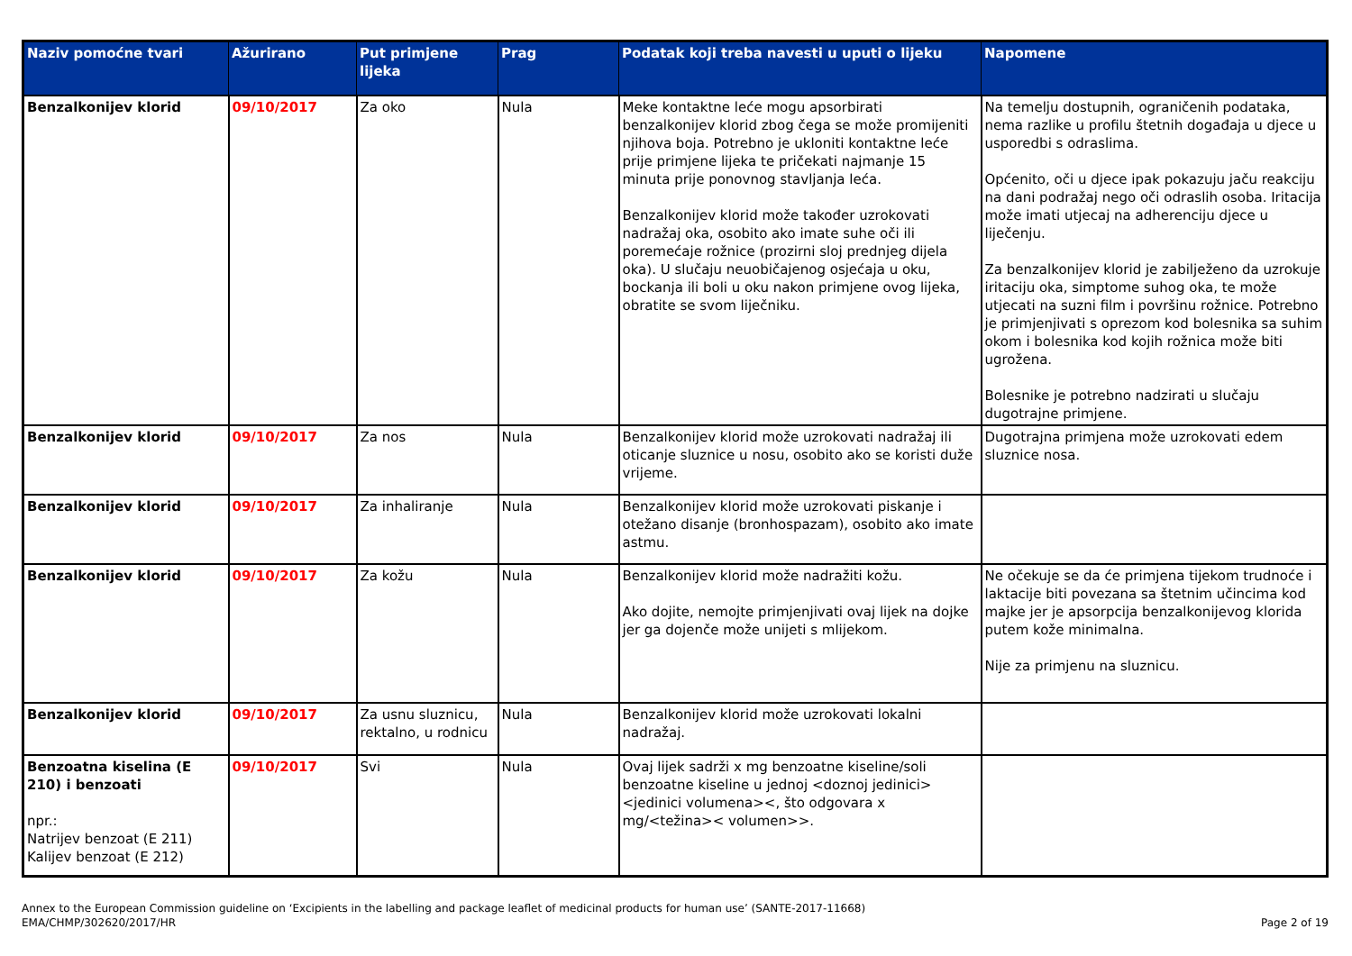| Naziv pomoćne tvari | Ažurirano | Put primjene lijeka | Prag | Podatak koji treba navesti u uputi o lijeku | Napomene |
| --- | --- | --- | --- | --- | --- |
| Benzalkonijev klorid | 09/10/2017 | Za oko | Nula | Meke kontaktne leće mogu apsorbirati benzalkonijev klorid zbog čega se može promijeniti njihova boja. Potrebno je ukloniti kontaktne leće prije primjene lijeka te pričekati najmanje 15 minuta prije ponovnog stavljanja leća. Benzalkonijev klorid može također uzrokovati nadražaj oka, osobito ako imate suhe oči ili poremećaje rožnice (prozirni sloj prednjeg dijela oka). U slučaju neuobičajenog osjećaja u oku, bockanja ili boli u oku nakon primjene ovog lijeka, obratite se svom liječniku. | Na temelju dostupnih, ograničenih podataka, nema razlike u profilu štetnih događaja u djece u usporedbi s odraslima. Općenito, oči u djece ipak pokazuju jaču reakciju na dani podražaj nego oči odraslih osoba. Iritacija može imati utjecaj na adherenciju djece u liječenju. Za benzalkonijev klorid je zabilježeno da uzrokuje iritaciju oka, simptome suhog oka, te može utjecati na suzni film i površinu rožnice. Potrebno je primjenjivati s oprezom kod bolesnika sa suhim okom i bolesnika kod kojih rožnica može biti ugrožena. Bolesnike je potrebno nadzirati u slučaju dugotrajne primjene. |
| Benzalkonijev klorid | 09/10/2017 | Za nos | Nula | Benzalkonijev klorid može uzrokovati nadražaj ili oticanje sluznice u nosu, osobito ako se koristi duže vrijeme. | Dugotrajna primjena može uzrokovati edem sluznice nosa. |
| Benzalkonijev klorid | 09/10/2017 | Za inhaliranje | Nula | Benzalkonijev klorid može uzrokovati piskanje i otežano disanje (bronhospazam), osobito ako imate astmu. | |
| Benzalkonijev klorid | 09/10/2017 | Za kožu | Nula | Benzalkonijev klorid može nadražiti kožu. Ako dojite, nemojte primjenjivati ovaj lijek na dojke jer ga dojenče može unijeti s mlijekom. | Ne očekuje se da će primjena tijekom trudnoće i laktacije biti povezana sa štetnim učincima kod majke jer je apsorpcija benzalkonijevog klorida putem kože minimalna. Nije za primjenu na sluznicu. |
| Benzalkonijev klorid | 09/10/2017 | Za usnu sluznicu, rektalno, u rodnicu | Nula | Benzalkonijev klorid može uzrokovati lokalni nadražaj. | |
| Benzoatna kiselina (E 210) i benzoati npr.: Natrijev benzoat (E 211) Kalijev benzoat (E 212) | 09/10/2017 | Svi | Nula | Ovaj lijek sadrži x mg benzoatne kiseline/soli benzoatne kiseline u jednoj <doznoj jedinici><jedinici volumena><, što odgovara x mg/<težina>< volumen>>. | |
Annex to the European Commission guideline on ‘Excipients in the labelling and package leaflet of medicinal products for human use’ (SANTE-2017-11668)
EMA/CHMP/302620/2017/HR
Page 2 of 19